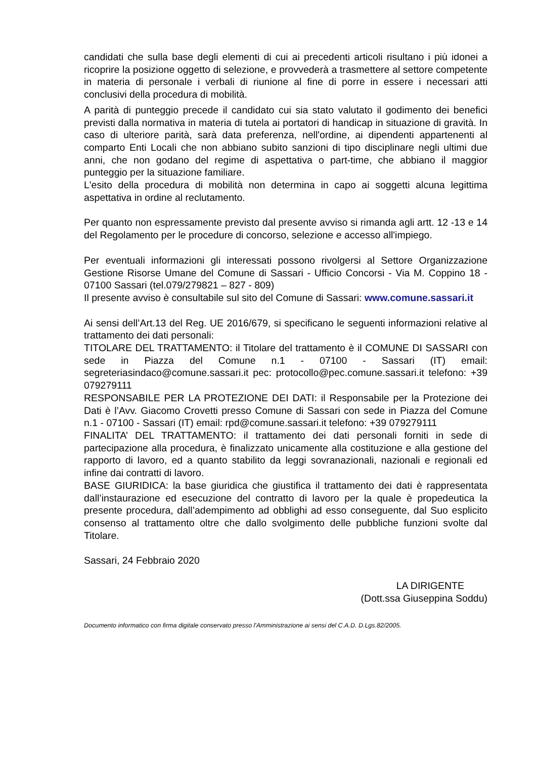candidati che sulla base degli elementi di cui ai precedenti articoli risultano i più idonei a ricoprire la posizione oggetto di selezione, e provvederà a trasmettere al settore competente in materia di personale i verbali di riunione al fine di porre in essere i necessari atti conclusivi della procedura di mobilità.
A parità di punteggio precede il candidato cui sia stato valutato il godimento dei benefici previsti dalla normativa in materia di tutela ai portatori di handicap in situazione di gravità. In caso di ulteriore parità, sarà data preferenza, nell'ordine, ai dipendenti appartenenti al comparto Enti Locali che non abbiano subito sanzioni di tipo disciplinare negli ultimi due anni, che non godano del regime di aspettativa o part-time, che abbiano il maggior punteggio per la situazione familiare.
L'esito della procedura di mobilità non determina in capo ai soggetti alcuna legittima aspettativa in ordine al reclutamento.
Per quanto non espressamente previsto dal presente avviso si rimanda agli artt. 12 -13 e 14 del Regolamento per le procedure di concorso, selezione e accesso all'impiego.
Per eventuali informazioni gli interessati possono rivolgersi al Settore Organizzazione Gestione Risorse Umane del Comune di Sassari - Ufficio Concorsi - Via M. Coppino 18 - 07100 Sassari (tel.079/279821 – 827 - 809)
Il presente avviso è consultabile sul sito del Comune di Sassari: www.comune.sassari.it
Ai sensi dell’Art.13 del Reg. UE 2016/679, si specificano le seguenti informazioni relative al trattamento dei dati personali:
TITOLARE DEL TRATTAMENTO: il Titolare del trattamento è il COMUNE DI SASSARI con sede in Piazza del Comune n.1 - 07100 - Sassari (IT) email: segreteriasindaco@comune.sassari.it pec: protocollo@pec.comune.sassari.it telefono: +39 079279111
RESPONSABILE PER LA PROTEZIONE DEI DATI: il Responsabile per la Protezione dei Dati è l’Avv. Giacomo Crovetti presso Comune di Sassari con sede in Piazza del Comune n.1 - 07100 - Sassari (IT) email: rpd@comune.sassari.it telefono: +39 079279111
FINALITA’ DEL TRATTAMENTO: il trattamento dei dati personali forniti in sede di partecipazione alla procedura, è finalizzato unicamente alla costituzione e alla gestione del rapporto di lavoro, ed a quanto stabilito da leggi sovranazionali, nazionali e regionali ed infine dai contratti di lavoro.
BASE GIURIDICA: la base giuridica che giustifica il trattamento dei dati è rappresentata dall’instaurazione ed esecuzione del contratto di lavoro per la quale è propedeutica la presente procedura, dall’adempimento ad obblighi ad esso conseguente, dal Suo esplicito consenso al trattamento oltre che dallo svolgimento delle pubbliche funzioni svolte dal Titolare.
Sassari, 24 Febbraio 2020
LA DIRIGENTE
(Dott.ssa Giuseppina Soddu)
Documento informatico con firma digitale conservato presso l'Amministrazione ai sensi del C.A.D. D.Lgs.82/2005.